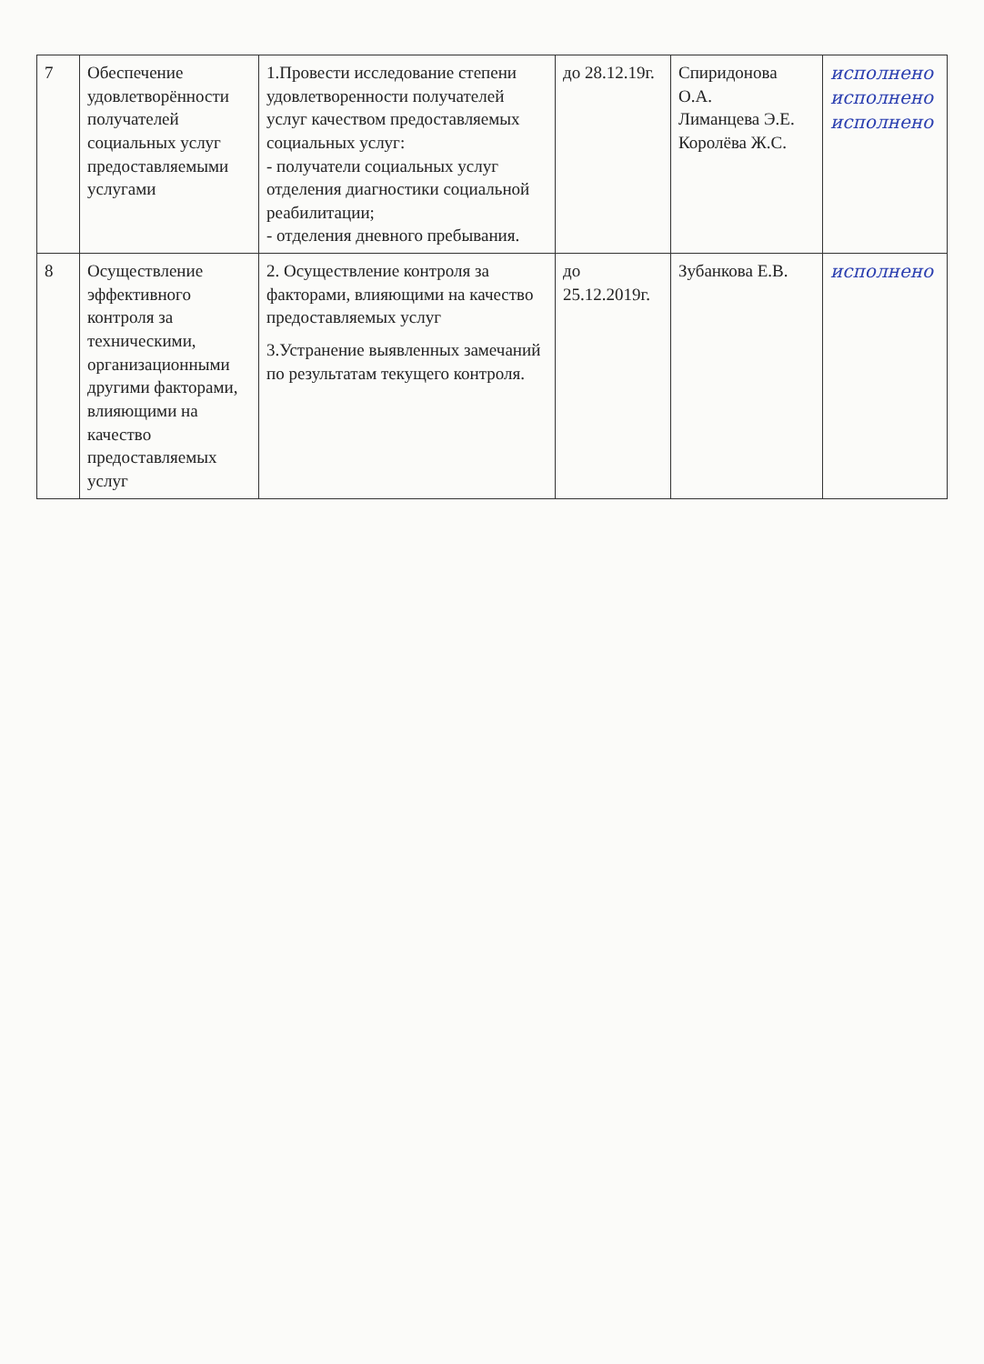| 7 | Обеспечение удовлетворённости получателей социальных услуг предоставляемыми услугами | 1.Провести исследование степени удовлетворенности получателей услуг качеством предоставляемых социальных услуг: - получатели социальных услуг отделения диагностики социальной реабилитации; - отделения дневного пребывания. | до 28.12.19г. | Спиридонова О.А. Лиманцева Э.Е. Королёва Ж.С. | исполнено исполнено исполнено |
| 8 | Осуществление эффективного контроля за техническими, организационными другими факторами, влияющими на качество предоставляемых услуг | 2. Осуществление контроля за факторами, влияющими на качество предоставляемых услуг 3.Устранение выявленных замечаний по результатам текущего контроля. | до 25.12.2019г. | Зубанкова Е.В. | исполнено |